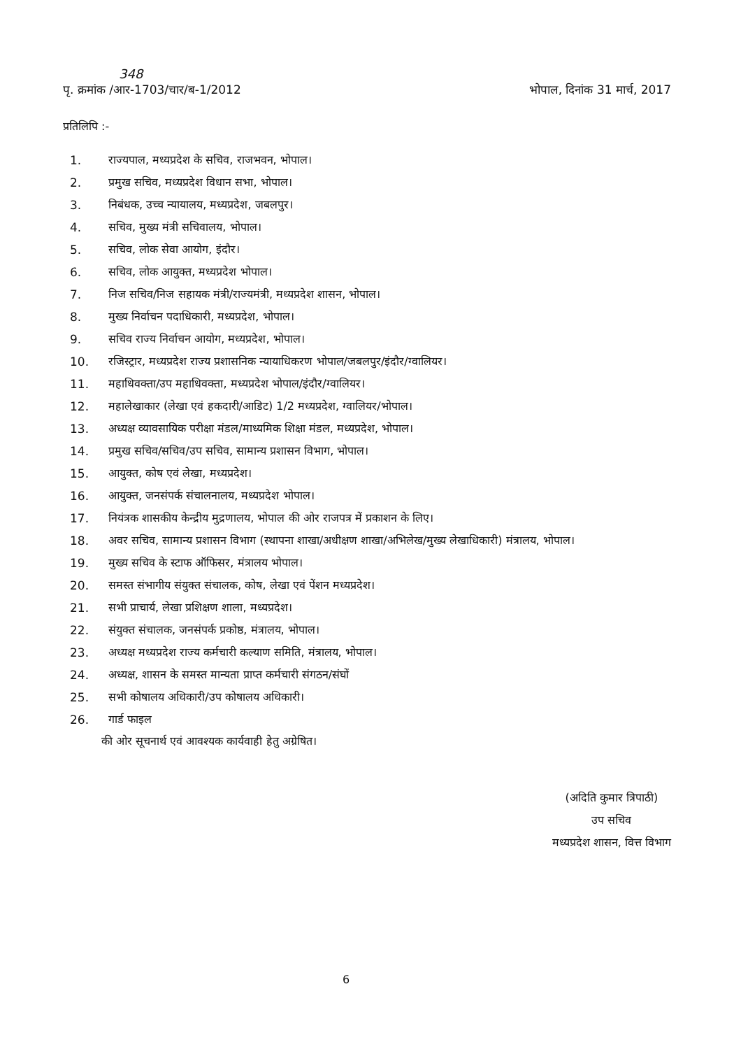348
पृ. क्रमांक /आर-1703/चार/ब-1/2012 भोपाल, दिनांक 31 मार्च, 2017
प्रतिलिपि :-
1. राज्यपाल, मध्यप्रदेश के सचिव, राजभवन, भोपाल।
2. प्रमुख सचिव, मध्यप्रदेश विधान सभा, भोपाल।
3. निबंधक, उच्च न्यायालय, मध्यप्रदेश, जबलपुर।
4. सचिव, मुख्य मंत्री सचिवालय, भोपाल।
5. सचिव, लोक सेवा आयोग, इंदौर।
6. सचिव, लोक आयुक्त, मध्यप्रदेश भोपाल।
7. निज सचिव/निज सहायक मंत्री/राज्यमंत्री, मध्यप्रदेश शासन, भोपाल।
8. मुख्य निर्वाचन पदाधिकारी, मध्यप्रदेश, भोपाल।
9. सचिव राज्य निर्वाचन आयोग, मध्यप्रदेश, भोपाल।
10. रजिस्ट्रार, मध्यप्रदेश राज्य प्रशासनिक न्यायाधिकरण भोपाल/जबलपुर/इंदौर/ग्वालियर।
11. महाधिवक्ता/उप महाधिवक्ता, मध्यप्रदेश भोपाल/इंदौर/ग्वालियर।
12. महालेखाकार (लेखा एवं हकदारी/आडिट) 1/2 मध्यप्रदेश, ग्वालियर/भोपाल।
13. अध्यक्ष व्यावसायिक परीक्षा मंडल/माध्यमिक शिक्षा मंडल, मध्यप्रदेश, भोपाल।
14. प्रमुख सचिव/सचिव/उप सचिव, सामान्य प्रशासन विभाग, भोपाल।
15. आयुक्त, कोष एवं लेखा, मध्यप्रदेश।
16. आयुक्त, जनसंपर्क संचालनालय, मध्यप्रदेश भोपाल।
17. नियंत्रक शासकीय केन्द्रीय मुद्रणालय, भोपाल की ओर राजपत्र में प्रकाशन के लिए।
18. अवर सचिव, सामान्य प्रशासन विभाग (स्थापना शाखा/अधीक्षण शाखा/अभिलेख/मुख्य लेखाधिकारी) मंत्रालय, भोपाल।
19. मुख्य सचिव के स्टाफ ऑफिसर, मंत्रालय भोपाल।
20. समस्त संभागीय संयुक्त संचालक, कोष, लेखा एवं पेंशन मध्यप्रदेश।
21. सभी प्राचार्य, लेखा प्रशिक्षण शाला, मध्यप्रदेश।
22. संयुक्त संचालक, जनसंपर्क प्रकोष्ठ, मंत्रालय, भोपाल।
23. अध्यक्ष मध्यप्रदेश राज्य कर्मचारी कल्याण समिति, मंत्रालय, भोपाल।
24. अध्यक्ष, शासन के समस्त मान्यता प्राप्त कर्मचारी संगठन/संघों
25. सभी कोषालय अधिकारी/उप कोषालय अधिकारी।
26. गार्ड फाइल
की ओर सूचनार्थ एवं आवश्यक कार्यवाही हेतु अग्रेषित।
(अदिति कुमार त्रिपाठी)
उप सचिव
मध्यप्रदेश शासन, वित्त विभाग
6